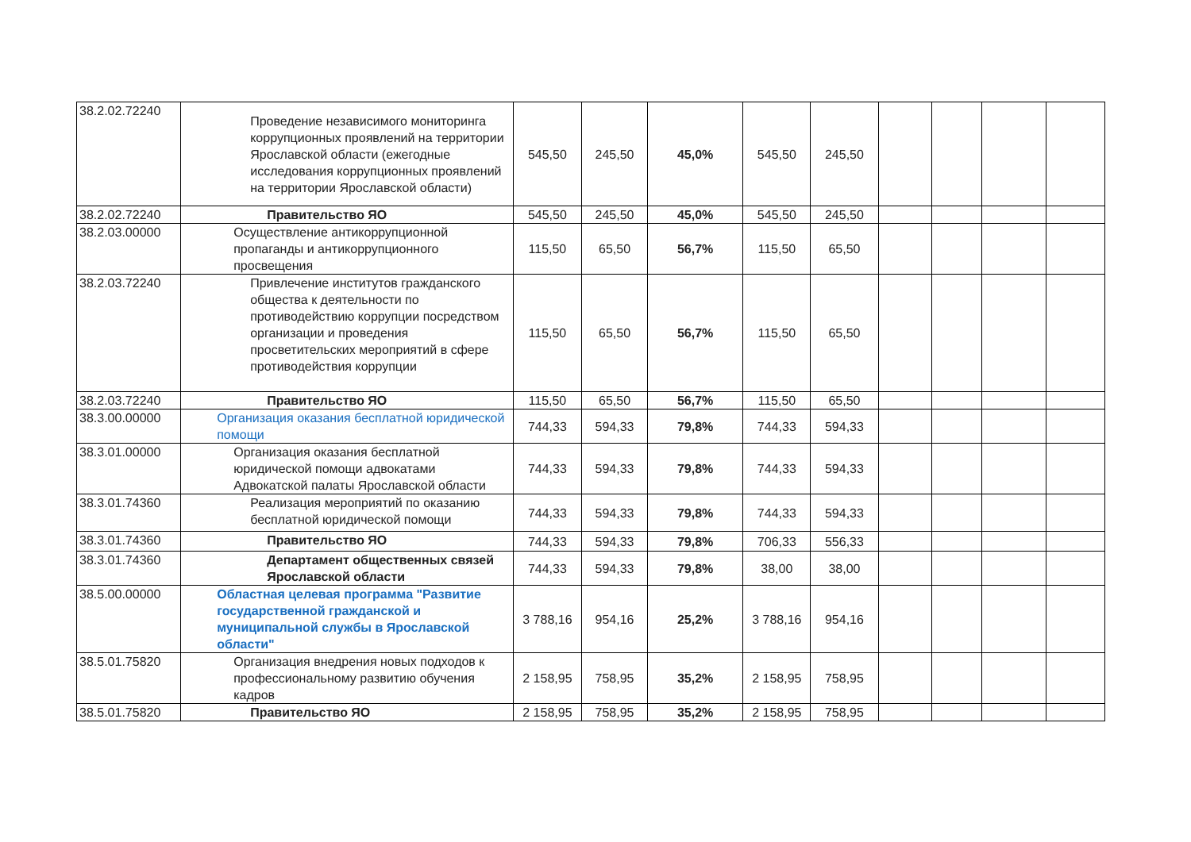| 38.2.02.72240 | Проведение независимого мониторинга коррупционных проявлений на территории Ярославской области (ежегодные исследования коррупционных проявлений на территории Ярославской области) | 545,50 | 245,50 | 45,0% | 545,50 | 245,50 | | | | |
| 38.2.02.72240 | Правительство ЯО | 545,50 | 245,50 | 45,0% | 545,50 | 245,50 | | | | |
| 38.2.03.00000 | Осуществление антикоррупционной пропаганды и антикоррупционного просвещения | 115,50 | 65,50 | 56,7% | 115,50 | 65,50 | | | | |
| 38.2.03.72240 | Привлечение институтов гражданского общества к деятельности по противодействию коррупции посредством организации и проведения просветительских мероприятий в сфере противодействия коррупции | 115,50 | 65,50 | 56,7% | 115,50 | 65,50 | | | | |
| 38.2.03.72240 | Правительство ЯО | 115,50 | 65,50 | 56,7% | 115,50 | 65,50 | | | | |
| 38.3.00.00000 | Организация оказания бесплатной юридической помощи | 744,33 | 594,33 | 79,8% | 744,33 | 594,33 | | | | |
| 38.3.01.00000 | Организация оказания бесплатной юридической помощи адвокатами Адвокатской палаты Ярославской области | 744,33 | 594,33 | 79,8% | 744,33 | 594,33 | | | | |
| 38.3.01.74360 | Реализация мероприятий по оказанию бесплатной юридической помощи | 744,33 | 594,33 | 79,8% | 744,33 | 594,33 | | | | |
| 38.3.01.74360 | Правительство ЯО | 744,33 | 594,33 | 79,8% | 706,33 | 556,33 | | | | |
| 38.3.01.74360 | Департамент общественных связей Ярославской области | 744,33 | 594,33 | 79,8% | 38,00 | 38,00 | | | | |
| 38.5.00.00000 | Областная целевая программа "Развитие государственной гражданской и муниципальной службы в Ярославской области" | 3 788,16 | 954,16 | 25,2% | 3 788,16 | 954,16 | | | | |
| 38.5.01.75820 | Организация внедрения новых подходов к профессиональному развитию обучения кадров | 2 158,95 | 758,95 | 35,2% | 2 158,95 | 758,95 | | | | |
| 38.5.01.75820 | Правительство ЯО | 2 158,95 | 758,95 | 35,2% | 2 158,95 | 758,95 | | | | |